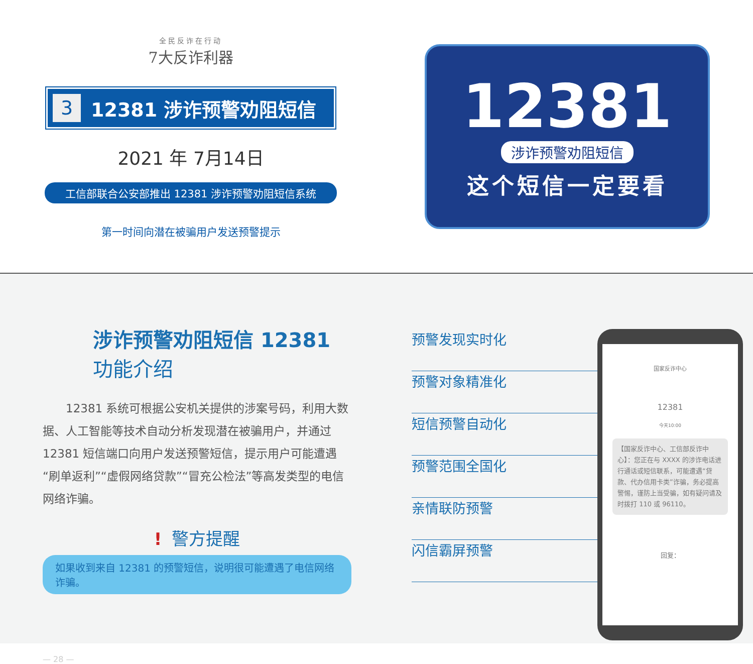全民反诈在行动
7大反诈利器
3 12381 涉诈预警劝阻短信
2021 年 7月14日
工信部联合公安部推出 12381 涉诈预警劝阻短信系统
第一时间向潜在被骗用户发送预警提示
12381
涉诈预警劝阻短信
这个短信一定要看
涉诈预警劝阻短信 12381
功能介绍
12381 系统可根据公安机关提供的涉案号码，利用大数据、人工智能等技术自动分析发现潜在被骗用户，并通过 12381 短信端口向用户发送预警短信，提示用户可能遭遇“刷单返利”“虚假网络贷款”“冒充公检法”等高发类型的电信网络诈骗。
! 警方提醒
如果收到来自 12381 的预警短信，说明很可能遭遇了电信网络诈骗。
— 28 —
预警发现实时化
预警对象精准化
短信预警自动化
预警范围全国化
亲情联防预警
闪信霸屏预警
国家反诈中心
12381
今天10:00
【国家反诈中心、工信部反诈中心】：您正在与 XXXX 的涉诈电话进行通话或短信联系，可能遭遇“贷款、代办信用卡类”诈骗，务必提高警惕，谨防上当受骗，如有疑问请及时拨打 110 或 96110。
回复：